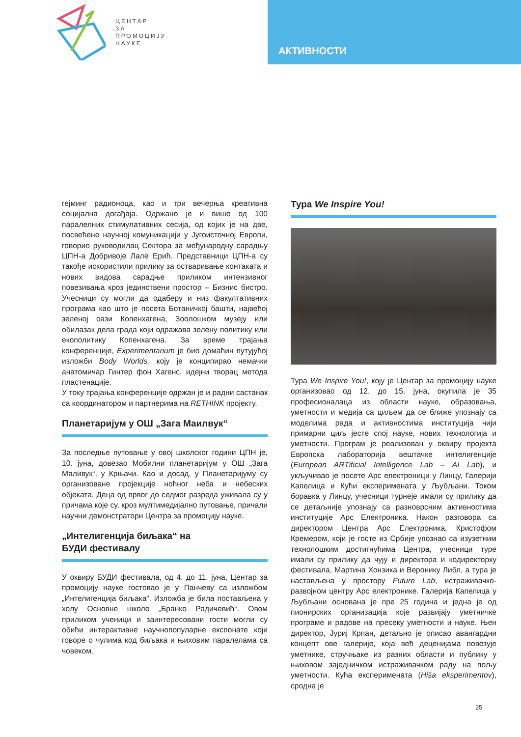ЦЕНТАР
ЗА
ПРОМОЦИЈУ
НАУКЕ
АКТИВНОСТИ
гејминг радионоца, као и три вечерња креативна социјална догађаја. Одржано је и више од 100 паралелних стимулативних сесија, од којих је на две, посвећене научној комуникацији у Југоисточној Европи, говорио руководилац Сектора за међународну сарадњу ЦПН-а Добривоје Лале Ерић. Представници ЦПН-а су такође искористили прилику за остваривање контаката и нових видова сарадње приликом интензивног повезивања кроз јединствени простор – Бизнис бистро. Учесници су могли да одаберу и низ факултативних програма као што је посета Ботаничкој башти, највећој зеленој оази Копенхагена, Зоолошком музеју или обилазак дела града који одражава зелену политику или екополитику Копенхагена. За време трајања конференције, Experimentarium је био домаћин путујућој изложби Body Worlds, коју је конципирао немачки анатомичар Гинтер фон Хагенс, идејни творац метода пластенације.
У току трајања конференције одржан је и радни састанак са координатором и партнерима на RETHINK пројекту.
Планетаријум у ОШ „Зага Маилвук“
За последње путовање у овој школског години ЦПН је, 10. јуна, довезао Мобилни планетаријум у ОШ „Зага Маливук“, у Крњачи. Као и досад, у Планетаријуму су организоване пројекције ноћног неба и небеских објеката. Деца од првог до седмог разреда уживала су у причама које су, кроз мултимедијално путовање, причали научни демонстратори Центра за промоцију науке.
„Интелигенција биљака“ на
БУДИ фестивалу
У оквиру БУДИ фестивала, од 4. до 11. јуна, Центар за промоцију науке гостовао је у Панчеву са изложбом „Интелигенција биљака“. Изложба је била постављена у холу Основне школе „Бранко Радичевић“. Овом приликом ученици и заинтересовани гости могли су обићи интерактивне научнопопуларне експонате који говоре о чулима код биљака и њиховим паралелама са човеком.
Тура We Inspire You!
Тура We Inspire You!, коју је Центар за промоцију науке организовао од 12. до 15. јуна, окупила је 35 професионалаца из области науке, образовања, уметности и медија са циљем да се ближе упознају са моделима рада и активностима институција чији примарни циљ јесте спој науке, нових технологија и уметности. Програм је реализован у оквиру пројекта Европска лабораторија вештачке интелигенције (European ARTificial Intelligence Lab – AI Lab), и укључивао је посете Арс електроници у Линцу, Галерији Капелица и Кући експеримената у Љубљани. Током боравка у Линцу, учесници турнеје имали су прилику да се детаљније упознају са разноврсним активностима институције Арс Електроника. Након разговора са директором Центра Арс Електроника, Кристофом Кремером, који је госте из Србије упознао са изузетним технолошким достигнућима Центра, учесници туре имали су прилику да чују и директора и кодиректорку фестивала, Мартина Хонзика и Веронику Либл, а тура је настављена у простору Future Lab, истраживачко-развојном центру Арс електронике. Галерија Капелица у Љубљани основана је пре 25 година и једна је од пионирских организација које развијају уметничке програме и радове на пресеку уметности и науке. Њен директор, Јуриј Крпан, детаљно је описао авангардни концепт ове галерије, која већ деценијама повезује уметнике, стручњаке из разних области и публику у њиховом заједничком истраживачком раду на пољу уметности. Кућа експеримената (Hiša eksperimentov), сродна је
25